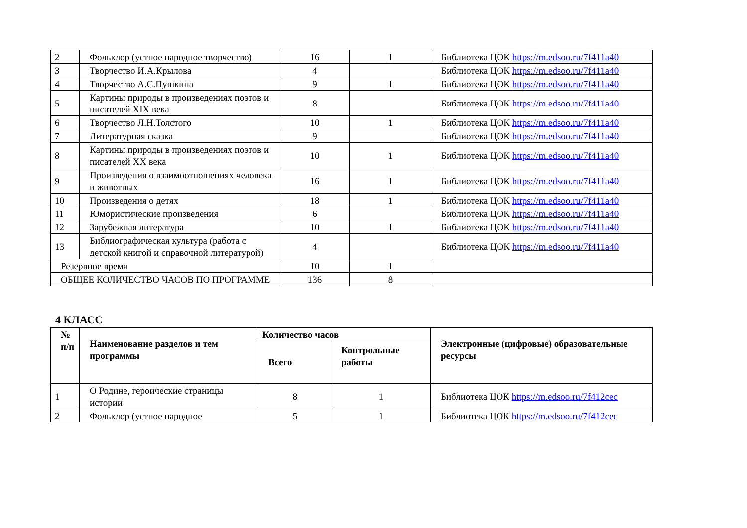| 2 | Фольклор (устное народное творчество) | 16 | 1 | Библиотека ЦОК https://m.edsoo.ru/7f411a40 |
| 3 | Творчество И.А.Крылова | 4 | | Библиотека ЦОК https://m.edsoo.ru/7f411a40 |
| 4 | Творчество А.С.Пушкина | 9 | 1 | Библиотека ЦОК https://m.edsoo.ru/7f411a40 |
| 5 | Картины природы в произведениях поэтов и писателей XIX века | 8 | | Библиотека ЦОК https://m.edsoo.ru/7f411a40 |
| 6 | Творчество Л.Н.Толстого | 10 | 1 | Библиотека ЦОК https://m.edsoo.ru/7f411a40 |
| 7 | Литературная сказка | 9 | | Библиотека ЦОК https://m.edsoo.ru/7f411a40 |
| 8 | Картины природы в произведениях поэтов и писателей XX века | 10 | 1 | Библиотека ЦОК https://m.edsoo.ru/7f411a40 |
| 9 | Произведения о взаимоотношениях человека и животных | 16 | 1 | Библиотека ЦОК https://m.edsoo.ru/7f411a40 |
| 10 | Произведения о детях | 18 | 1 | Библиотека ЦОК https://m.edsoo.ru/7f411a40 |
| 11 | Юмористические произведения | 6 | | Библиотека ЦОК https://m.edsoo.ru/7f411a40 |
| 12 | Зарубежная литература | 10 | 1 | Библиотека ЦОК https://m.edsoo.ru/7f411a40 |
| 13 | Библиографическая культура (работа с детской книгой и справочной литературой) | 4 | | Библиотека ЦОК https://m.edsoo.ru/7f411a40 |
| Резервное время | | 10 | 1 | |
| ОБЩЕЕ КОЛИЧЕСТВО ЧАСОВ ПО ПРОГРАММЕ | | 136 | 8 | |
4 КЛАСС
| № п/п | Наименование разделов и тем программы | Количество часов | | Электронные (цифровые) образовательные ресурсы |
| --- | --- | --- | --- | --- |
| | | Всего | Контрольные работы | |
| 1 | О Родине, героические страницы истории | 8 | 1 | Библиотека ЦОК https://m.edsoo.ru/7f412cec |
| 2 | Фольклор (устное народное | 5 | 1 | Библиотека ЦОК https://m.edsoo.ru/7f412cec |